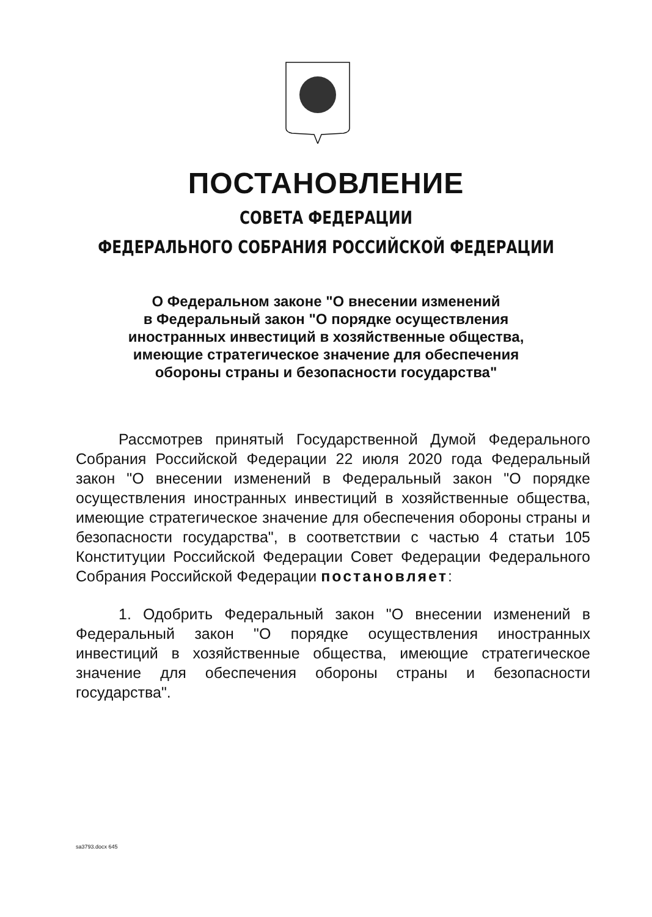ПОСТАНОВЛЕНИЕ
СОВЕТА ФЕДЕРАЦИИ
ФЕДЕРАЛЬНОГО СОБРАНИЯ РОССИЙСКОЙ ФЕДЕРАЦИИ
О Федеральном законе "О внесении изменений
в Федеральный закон "О порядке осуществления
иностранных инвестиций в хозяйственные общества,
имеющие стратегическое значение для обеспечения
обороны страны и безопасности государства"
Рассмотрев принятый Государственной Думой Федерального Собрания Российской Федерации 22 июля 2020 года Федеральный закон "О внесении изменений в Федеральный закон "О порядке осуществления иностранных инвестиций в хозяйственные общества, имеющие стратегическое значение для обеспечения обороны страны и безопасности государства", в соответствии с частью 4 статьи 105 Конституции Российской Федерации Совет Федерации Федерального Собрания Российской Федерации постановляет:
1. Одобрить Федеральный закон "О внесении изменений в Федеральный закон "О порядке осуществления иностранных инвестиций в хозяйственные общества, имеющие стратегическое значение для обеспечения обороны страны и безопасности государства".
sa3793.docx 645